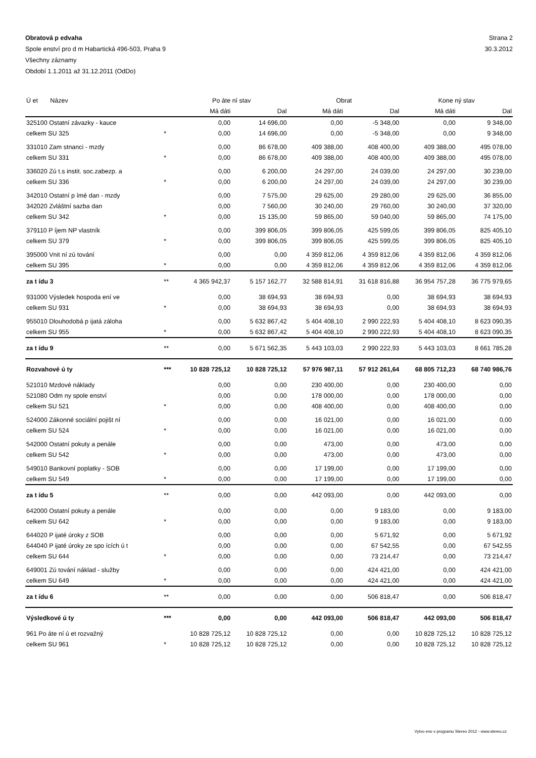Obratová p edvaha Strana 2
Spole enství pro d m Habartická 496-503, Praha 9 30.3.2012
Všechny záznamy
Období 1.1.2011 až 31.12.2011 (OdDo)
| Ú et Název | | Po áte ní stav | | Obrat | | Kone ný stav | |
| --- | --- | --- | --- | --- | --- | --- | --- |
| | | Má dáti | Dal | Má dáti | Dal | Má dáti | Dal |
| 325100 Ostatní závazky - kauce | | 0,00 | 14 696,00 | 0,00 | -5 348,00 | 0,00 | 9 348,00 |
| celkem SU 325 | * | 0,00 | 14 696,00 | 0,00 | -5 348,00 | 0,00 | 9 348,00 |
| 331010 Zam stnanci - mzdy | | 0,00 | 86 678,00 | 409 388,00 | 408 400,00 | 409 388,00 | 495 078,00 |
| celkem SU 331 | * | 0,00 | 86 678,00 | 409 388,00 | 408 400,00 | 409 388,00 | 495 078,00 |
| 336020 Zú t.s instit. soc.zabezp. a | | 0,00 | 6 200,00 | 24 297,00 | 24 039,00 | 24 297,00 | 30 239,00 |
| celkem SU 336 | * | 0,00 | 6 200,00 | 24 297,00 | 24 039,00 | 24 297,00 | 30 239,00 |
| 342010 Ostatní p ímé dan - mzdy | | 0,00 | 7 575,00 | 29 625,00 | 29 280,00 | 29 625,00 | 36 855,00 |
| 342020 Zvláštní sazba dan | | 0,00 | 7 560,00 | 30 240,00 | 29 760,00 | 30 240,00 | 37 320,00 |
| celkem SU 342 | * | 0,00 | 15 135,00 | 59 865,00 | 59 040,00 | 59 865,00 | 74 175,00 |
| 379110 P íjem NP vlastník | | 0,00 | 399 806,05 | 399 806,05 | 425 599,05 | 399 806,05 | 825 405,10 |
| celkem SU 379 | * | 0,00 | 399 806,05 | 399 806,05 | 425 599,05 | 399 806,05 | 825 405,10 |
| 395000 Vnit ní zú tování | | 0,00 | 0,00 | 4 359 812,06 | 4 359 812,06 | 4 359 812,06 | 4 359 812,06 |
| celkem SU 395 | * | 0,00 | 0,00 | 4 359 812,06 | 4 359 812,06 | 4 359 812,06 | 4 359 812,06 |
| za t ídu 3 | ** | 4 365 942,37 | 5 157 162,77 | 32 588 814,91 | 31 618 816,88 | 36 954 757,28 | 36 775 979,65 |
| 931000 Výsledek hospoda ení ve | | 0,00 | 38 694,93 | 38 694,93 | 0,00 | 38 694,93 | 38 694,93 |
| celkem SU 931 | * | 0,00 | 38 694,93 | 38 694,93 | 0,00 | 38 694,93 | 38 694,93 |
| 955010 Dlouhodobá p ijatá záloha | | 0,00 | 5 632 867,42 | 5 404 408,10 | 2 990 222,93 | 5 404 408,10 | 8 623 090,35 |
| celkem SU 955 | * | 0,00 | 5 632 867,42 | 5 404 408,10 | 2 990 222,93 | 5 404 408,10 | 8 623 090,35 |
| za t ídu 9 | ** | 0,00 | 5 671 562,35 | 5 443 103,03 | 2 990 222,93 | 5 443 103,03 | 8 661 785,28 |
| Rozvahové ú ty | *** | 10 828 725,12 | 10 828 725,12 | 57 976 987,11 | 57 912 261,64 | 68 805 712,23 | 68 740 986,76 |
| 521010 Mzdové náklady | | 0,00 | 0,00 | 230 400,00 | 0,00 | 230 400,00 | 0,00 |
| 521080 Odm ny spole enství | | 0,00 | 0,00 | 178 000,00 | 0,00 | 178 000,00 | 0,00 |
| celkem SU 521 | * | 0,00 | 0,00 | 408 400,00 | 0,00 | 408 400,00 | 0,00 |
| 524000 Zákonné sociální pojišt ní | | 0,00 | 0,00 | 16 021,00 | 0,00 | 16 021,00 | 0,00 |
| celkem SU 524 | * | 0,00 | 0,00 | 16 021,00 | 0,00 | 16 021,00 | 0,00 |
| 542000 Ostatní pokuty a penále | | 0,00 | 0,00 | 473,00 | 0,00 | 473,00 | 0,00 |
| celkem SU 542 | * | 0,00 | 0,00 | 473,00 | 0,00 | 473,00 | 0,00 |
| 549010 Bankovní poplatky - SOB | | 0,00 | 0,00 | 17 199,00 | 0,00 | 17 199,00 | 0,00 |
| celkem SU 549 | * | 0,00 | 0,00 | 17 199,00 | 0,00 | 17 199,00 | 0,00 |
| za t ídu 5 | ** | 0,00 | 0,00 | 442 093,00 | 0,00 | 442 093,00 | 0,00 |
| 642000 Ostatní pokuty a penále | | 0,00 | 0,00 | 0,00 | 9 183,00 | 0,00 | 9 183,00 |
| celkem SU 642 | * | 0,00 | 0,00 | 0,00 | 9 183,00 | 0,00 | 9 183,00 |
| 644020 P ijaté úroky z SOB | | 0,00 | 0,00 | 0,00 | 5 671,92 | 0,00 | 5 671,92 |
| 644040 P ijaté úroky ze spo ících ú t | | 0,00 | 0,00 | 0,00 | 67 542,55 | 0,00 | 67 542,55 |
| celkem SU 644 | * | 0,00 | 0,00 | 0,00 | 73 214,47 | 0,00 | 73 214,47 |
| 649001 Zú tování náklad - služby | | 0,00 | 0,00 | 0,00 | 424 421,00 | 0,00 | 424 421,00 |
| celkem SU 649 | * | 0,00 | 0,00 | 0,00 | 424 421,00 | 0,00 | 424 421,00 |
| za t ídu 6 | ** | 0,00 | 0,00 | 0,00 | 506 818,47 | 0,00 | 506 818,47 |
| Výsledkové ú ty | *** | 0,00 | 0,00 | 442 093,00 | 506 818,47 | 442 093,00 | 506 818,47 |
| 961 Po áte ní ú et rozvažný | | 10 828 725,12 | 10 828 725,12 | 0,00 | 0,00 | 10 828 725,12 | 10 828 725,12 |
| celkem SU 961 | * | 10 828 725,12 | 10 828 725,12 | 0,00 | 0,00 | 10 828 725,12 | 10 828 725,12 |
Vytvo eno v programu Stereo 2012 - www.stereo.cz